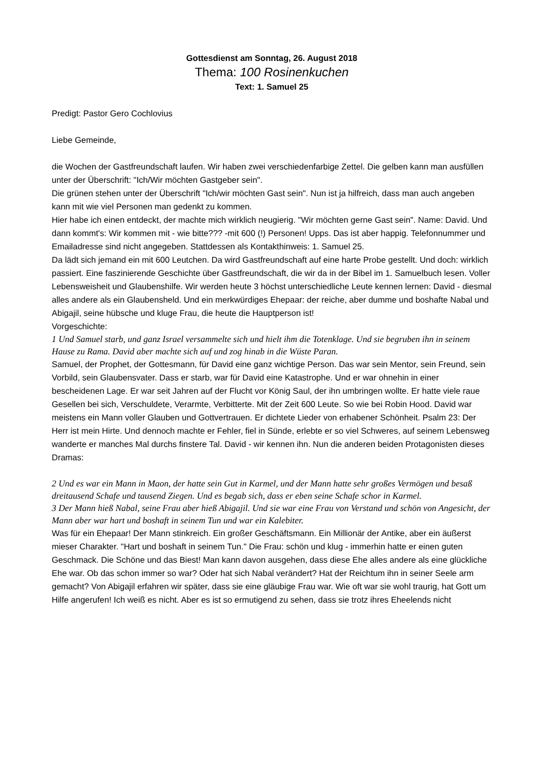Gottesdienst am Sonntag, 26. August 2018
Thema: 100 Rosinenkuchen
Text: 1. Samuel 25
Predigt: Pastor Gero Cochlovius
Liebe Gemeinde,
die Wochen der Gastfreundschaft laufen. Wir haben zwei verschiedenfarbige Zettel. Die gelben kann man ausfüllen unter der Überschrift: "Ich/Wir möchten Gastgeber sein".
Die grünen stehen unter der Überschrift "Ich/wir möchten Gast sein". Nun ist ja hilfreich, dass man auch angeben kann mit wie viel Personen man gedenkt zu kommen.
Hier habe ich einen entdeckt, der machte mich wirklich neugierig. "Wir möchten gerne Gast sein". Name: David. Und dann kommt's: Wir kommen mit - wie bitte??? -mit 600 (!) Personen! Upps. Das ist aber happig. Telefonnummer und Emailadresse sind nicht angegeben. Stattdessen als Kontakthinweis: 1. Samuel 25.
Da lädt sich jemand ein mit 600 Leutchen. Da wird Gastfreundschaft auf eine harte Probe gestellt. Und doch: wirklich passiert. Eine faszinierende Geschichte über Gastfreundschaft, die wir da in der Bibel im 1. Samuelbuch lesen. Voller Lebensweisheit und Glaubenshilfe. Wir werden heute 3 höchst unterschiedliche Leute kennen lernen: David - diesmal alles andere als ein Glaubensheld. Und ein merkwürdiges Ehepaar: der reiche, aber dumme und boshafte Nabal und Abigajil, seine hübsche und kluge Frau, die heute die Hauptperson ist!
Vorgeschichte:
1 Und Samuel starb, und ganz Israel versammelte sich und hielt ihm die Totenklage. Und sie begruben ihn in seinem Hause zu Rama. David aber machte sich auf und zog hinab in die Wüste Paran.
Samuel, der Prophet, der Gottesmann, für David eine ganz wichtige Person. Das war sein Mentor, sein Freund, sein Vorbild, sein Glaubensvater. Dass er starb, war für David eine Katastrophe. Und er war ohnehin in einer bescheidenen Lage. Er war seit Jahren auf der Flucht vor König Saul, der ihn umbringen wollte. Er hatte viele raue Gesellen bei sich, Verschuldete, Verarmte, Verbitterte. Mit der Zeit 600 Leute. So wie bei Robin Hood. David war meistens ein Mann voller Glauben und Gottvertrauen. Er dichtete Lieder von erhabener Schönheit. Psalm 23: Der Herr ist mein Hirte. Und dennoch machte er Fehler, fiel in Sünde, erlebte er so viel Schweres, auf seinem Lebensweg wanderte er manches Mal durchs finstere Tal. David - wir kennen ihn. Nun die anderen beiden Protagonisten dieses Dramas:
2 Und es war ein Mann in Maon, der hatte sein Gut in Karmel, und der Mann hatte sehr großes Vermögen und besaß dreitausend Schafe und tausend Ziegen. Und es begab sich, dass er eben seine Schafe schor in Karmel.
3 Der Mann hieß Nabal, seine Frau aber hieß Abigajil. Und sie war eine Frau von Verstand und schön von Angesicht, der Mann aber war hart und boshaft in seinem Tun und war ein Kalebiter.
Was für ein Ehepaar! Der Mann stinkreich. Ein großer Geschäftsmann. Ein Millionär der Antike, aber ein äußerst mieser Charakter. "Hart und boshaft in seinem Tun." Die Frau: schön und klug - immerhin hatte er einen guten Geschmack. Die Schöne und das Biest! Man kann davon ausgehen, dass diese Ehe alles andere als eine glückliche Ehe war. Ob das schon immer so war? Oder hat sich Nabal verändert? Hat der Reichtum ihn in seiner Seele arm gemacht? Von Abigajil erfahren wir später, dass sie eine gläubige Frau war. Wie oft war sie wohl traurig, hat Gott um Hilfe angerufen! Ich weiß es nicht. Aber es ist so ermutigend zu sehen, dass sie trotz ihres Eheelends nicht